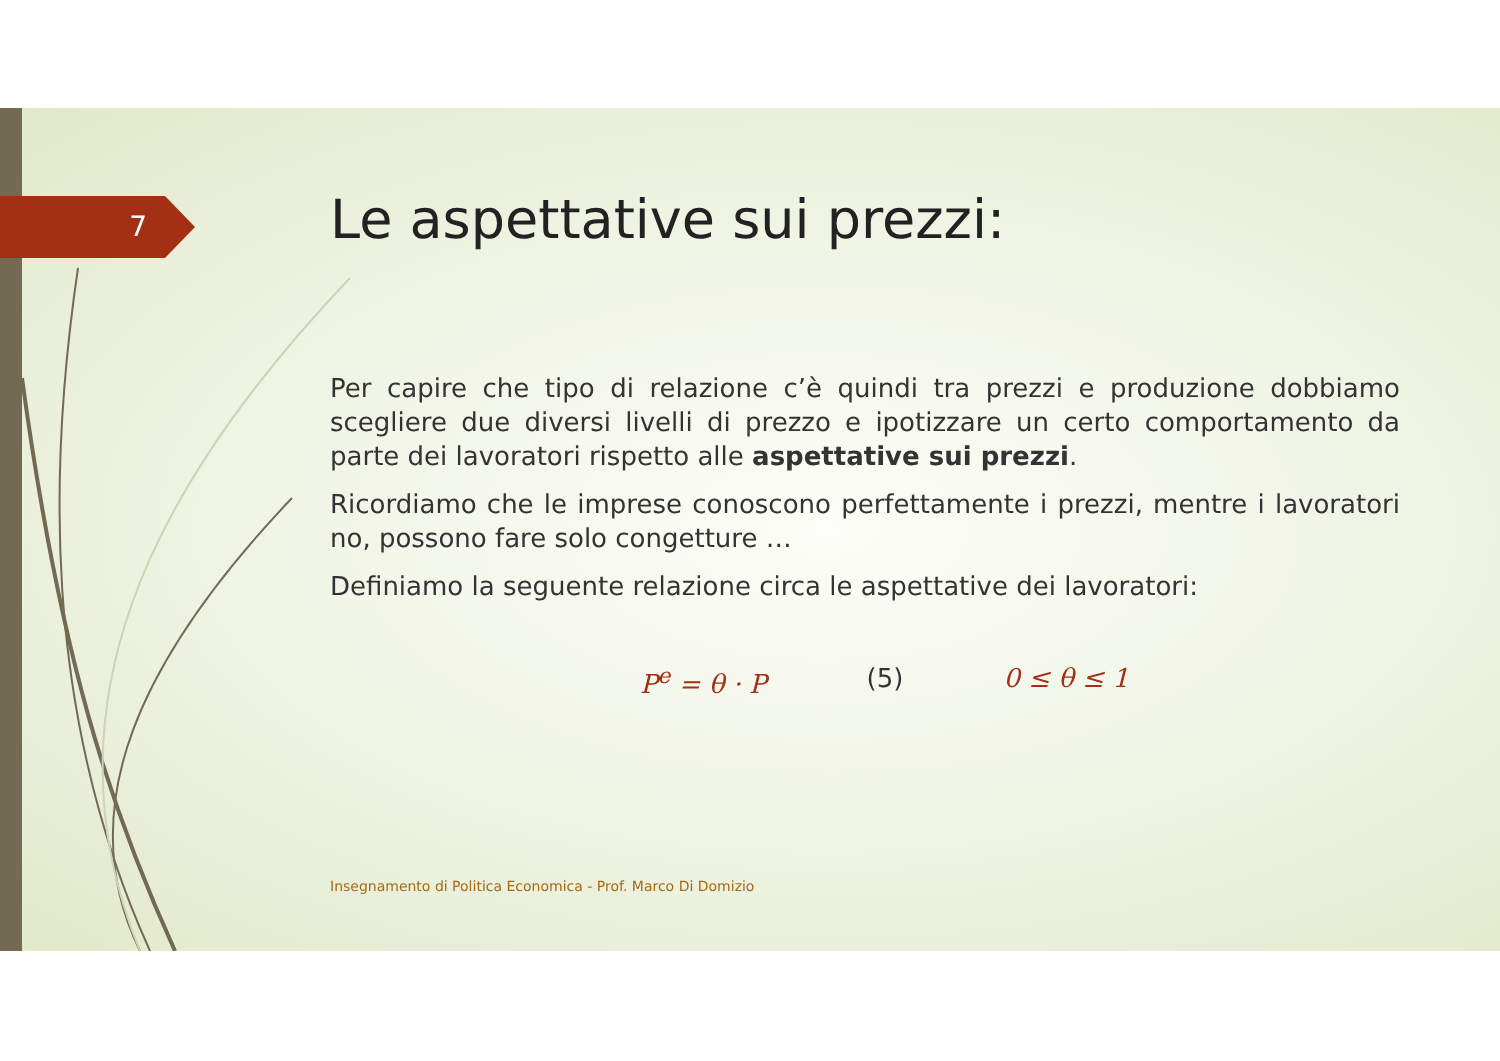7
Le aspettative sui prezzi:
Per capire che tipo di relazione c’è quindi tra prezzi e produzione dobbiamo scegliere due diversi livelli di prezzo e ipotizzare un certo comportamento da parte dei lavoratori rispetto alle aspettative sui prezzi.
Ricordiamo che le imprese conoscono perfettamente i prezzi, mentre i lavoratori no, possono fare solo congetture …
Definiamo la seguente relazione circa le aspettative dei lavoratori:
P<sup>e</sup> = θ · P (5) 0 ≤ θ ≤ 1
Insegnamento di Politica Economica - Prof. Marco Di Domizio